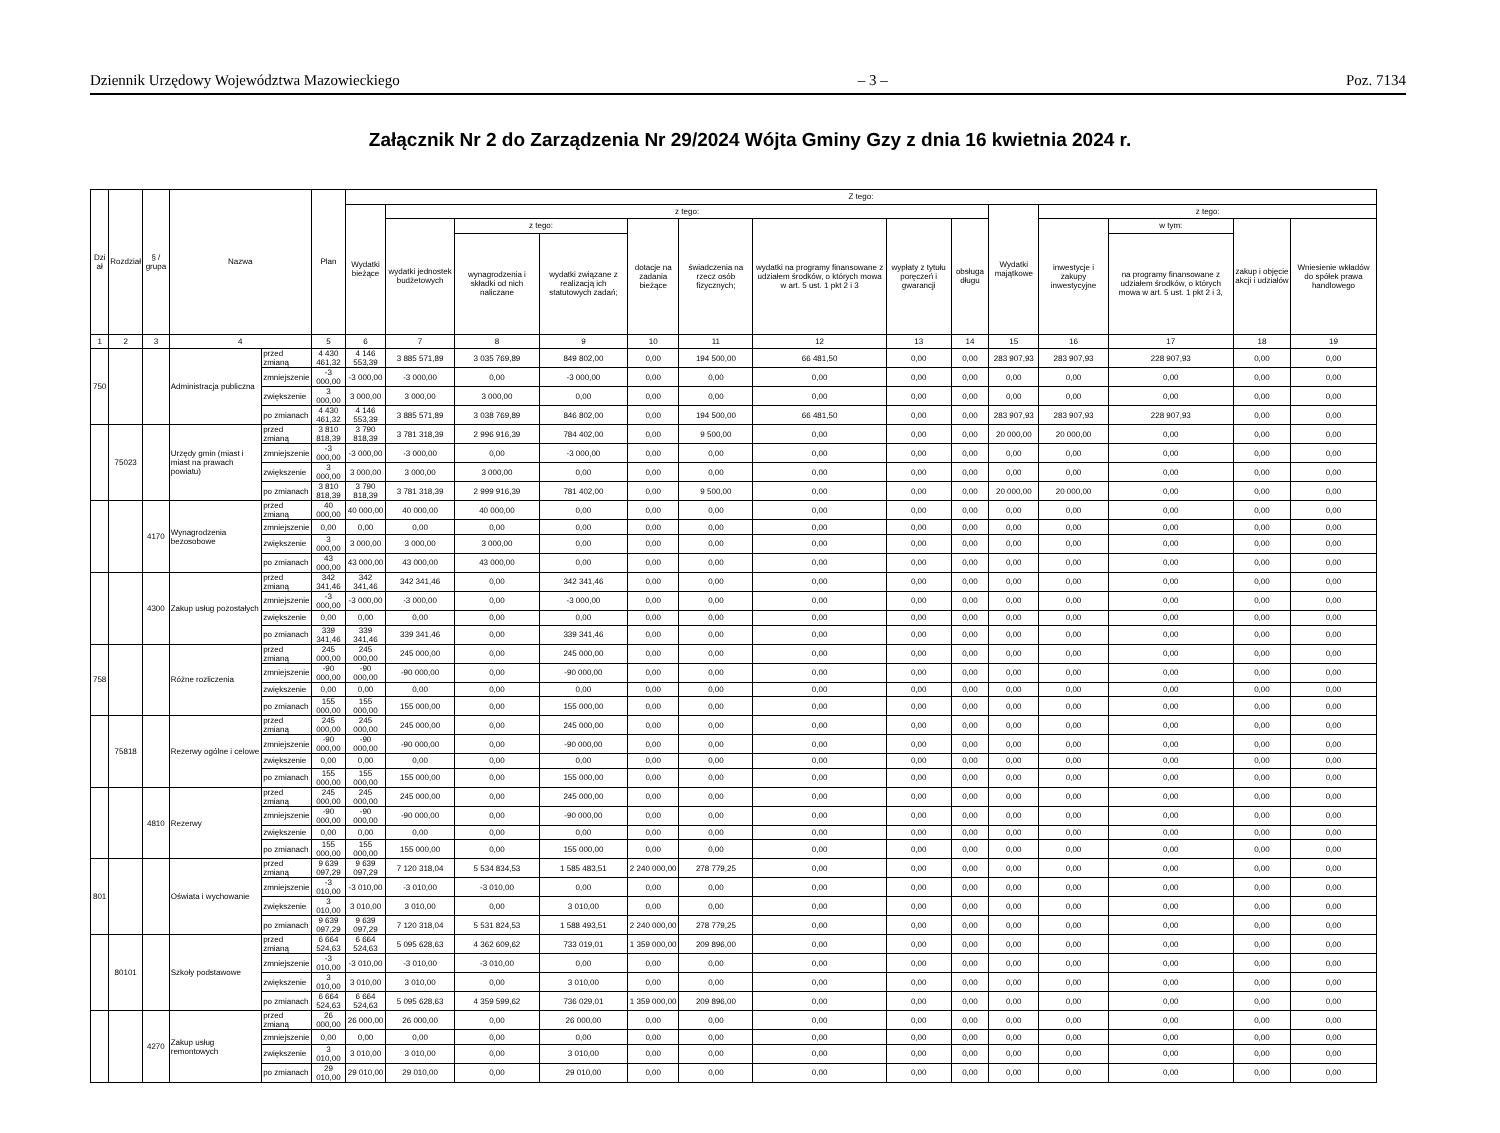Dziennik Urzędowy Województwa Mazowieckiego – 3 – Poz. 7134
Załącznik Nr 2 do Zarządzenia Nr 29/2024 Wójta Gminy Gzy z dnia 16 kwietnia 2024 r.
| Dzi ał | Rozdział | § / grupa | Nazwa | | Plan | Z tego: | | | | | | | | | | | | | |
| --- | --- | --- | --- | --- | --- | --- | --- | --- | --- | --- | --- | --- | --- | --- | --- | --- | --- | --- | --- |
| | | | | | | Wydatki bieżące | z tego: | | | | | | | | Wydatki majątkowe | z tego: | | | |
| | | | | | | | wydatki jednostek budżetowych | z tego: | | dotacje na zadania bieżące | świadczenia na rzecz osób fizycznych; | wydatki na programy finansowane z udziałem środków, o których mowa w art. 5 ust. 1 pkt 2 i 3 | wypłaty z tytułu poręczeń i gwarancji | obsługa długu | | inwestycje i zakupy inwestycyjne | w tym: | zakup i objęcie akcji i udziałów | Wniesienie wkładów do spółek prawa handlowego |
| | | | | | | | | wynagrodzenia i składki od nich naliczane | wydatki związane z realizacją ich statutowych zadań; | | | | | | | | na programy finansowane z udziałem środków, o których mowa w art. 5 ust. 1 pkt 2 i 3, | | |
| 1 | 2 | 3 | 4 | | 5 | 6 | 7 | 8 | 9 | 10 | 11 | 12 | 13 | 14 | 15 | 16 | 17 | 18 | 19 |
| 750 | | | Administracja publiczna | przed zmianą | 4 430 461,32 | 4 146 553,39 | 3 885 571,89 | 3 035 769,89 | 849 802,00 | 0,00 | 194 500,00 | 66 481,50 | 0,00 | 0,00 | 283 907,93 | 283 907,93 | 228 907,93 | 0,00 | 0,00 |
| | | | | zmniejszenie | -3 000,00 | -3 000,00 | -3 000,00 | 0,00 | -3 000,00 | 0,00 | 0,00 | 0,00 | 0,00 | 0,00 | 0,00 | 0,00 | 0,00 | 0,00 | 0,00 |
| | | | | zwiększenie | 3 000,00 | 3 000,00 | 3 000,00 | 3 000,00 | 0,00 | 0,00 | 0,00 | 0,00 | 0,00 | 0,00 | 0,00 | 0,00 | 0,00 | 0,00 | 0,00 |
| | | | | po zmianach | 4 430 461,32 | 4 146 553,39 | 3 885 571,89 | 3 038 769,89 | 846 802,00 | 0,00 | 194 500,00 | 66 481,50 | 0,00 | 0,00 | 283 907,93 | 283 907,93 | 228 907,93 | 0,00 | 0,00 |
| | 75023 | | Urzędy gmin (miast i miast na prawach powiatu) | przed zmianą | 3 810 818,39 | 3 790 818,39 | 3 781 318,39 | 2 996 916,39 | 784 402,00 | 0,00 | 9 500,00 | 0,00 | 0,00 | 0,00 | 20 000,00 | 20 000,00 | 0,00 | 0,00 | 0,00 |
| | | | | zmniejszenie | -3 000,00 | -3 000,00 | -3 000,00 | 0,00 | -3 000,00 | 0,00 | 0,00 | 0,00 | 0,00 | 0,00 | 0,00 | 0,00 | 0,00 | 0,00 | 0,00 |
| | | | | zwiększenie | 3 000,00 | 3 000,00 | 3 000,00 | 3 000,00 | 0,00 | 0,00 | 0,00 | 0,00 | 0,00 | 0,00 | 0,00 | 0,00 | 0,00 | 0,00 | 0,00 |
| | | | | po zmianach | 3 810 818,39 | 3 790 818,39 | 3 781 318,39 | 2 999 916,39 | 781 402,00 | 0,00 | 9 500,00 | 0,00 | 0,00 | 0,00 | 20 000,00 | 20 000,00 | 0,00 | 0,00 | 0,00 |
| | | 4170 | Wynagrodzenia bezosobowe | przed zmianą | 40 000,00 | 40 000,00 | 40 000,00 | 40 000,00 | 0,00 | 0,00 | 0,00 | 0,00 | 0,00 | 0,00 | 0,00 | 0,00 | 0,00 | 0,00 | 0,00 |
| | | | | zmniejszenie | 0,00 | 0,00 | 0,00 | 0,00 | 0,00 | 0,00 | 0,00 | 0,00 | 0,00 | 0,00 | 0,00 | 0,00 | 0,00 | 0,00 | 0,00 |
| | | | | zwiększenie | 3 000,00 | 3 000,00 | 3 000,00 | 3 000,00 | 0,00 | 0,00 | 0,00 | 0,00 | 0,00 | 0,00 | 0,00 | 0,00 | 0,00 | 0,00 | 0,00 |
| | | | | po zmianach | 43 000,00 | 43 000,00 | 43 000,00 | 43 000,00 | 0,00 | 0,00 | 0,00 | 0,00 | 0,00 | 0,00 | 0,00 | 0,00 | 0,00 | 0,00 | 0,00 |
| | | 4300 | Zakup usług pozostałych | przed zmianą | 342 341,46 | 342 341,46 | 342 341,46 | 0,00 | 342 341,46 | 0,00 | 0,00 | 0,00 | 0,00 | 0,00 | 0,00 | 0,00 | 0,00 | 0,00 | 0,00 |
| | | | | zmniejszenie | -3 000,00 | -3 000,00 | -3 000,00 | 0,00 | -3 000,00 | 0,00 | 0,00 | 0,00 | 0,00 | 0,00 | 0,00 | 0,00 | 0,00 | 0,00 | 0,00 |
| | | | | zwiększenie | 0,00 | 0,00 | 0,00 | 0,00 | 0,00 | 0,00 | 0,00 | 0,00 | 0,00 | 0,00 | 0,00 | 0,00 | 0,00 | 0,00 | 0,00 |
| | | | | po zmianach | 339 341,46 | 339 341,46 | 339 341,46 | 0,00 | 339 341,46 | 0,00 | 0,00 | 0,00 | 0,00 | 0,00 | 0,00 | 0,00 | 0,00 | 0,00 | 0,00 |
| 758 | | | Różne rozliczenia | przed zmianą | 245 000,00 | 245 000,00 | 245 000,00 | 0,00 | 245 000,00 | 0,00 | 0,00 | 0,00 | 0,00 | 0,00 | 0,00 | 0,00 | 0,00 | 0,00 | 0,00 |
| | | | | zmniejszenie | -90 000,00 | -90 000,00 | -90 000,00 | 0,00 | -90 000,00 | 0,00 | 0,00 | 0,00 | 0,00 | 0,00 | 0,00 | 0,00 | 0,00 | 0,00 | 0,00 |
| | | | | zwiększenie | 0,00 | 0,00 | 0,00 | 0,00 | 0,00 | 0,00 | 0,00 | 0,00 | 0,00 | 0,00 | 0,00 | 0,00 | 0,00 | 0,00 | 0,00 |
| | | | | po zmianach | 155 000,00 | 155 000,00 | 155 000,00 | 0,00 | 155 000,00 | 0,00 | 0,00 | 0,00 | 0,00 | 0,00 | 0,00 | 0,00 | 0,00 | 0,00 | 0,00 |
| | 75818 | | Rezerwy ogólne i celowe | przed zmianą | 245 000,00 | 245 000,00 | 245 000,00 | 0,00 | 245 000,00 | 0,00 | 0,00 | 0,00 | 0,00 | 0,00 | 0,00 | 0,00 | 0,00 | 0,00 | 0,00 |
| | | | | zmniejszenie | -90 000,00 | -90 000,00 | -90 000,00 | 0,00 | -90 000,00 | 0,00 | 0,00 | 0,00 | 0,00 | 0,00 | 0,00 | 0,00 | 0,00 | 0,00 | 0,00 |
| | | | | zwiększenie | 0,00 | 0,00 | 0,00 | 0,00 | 0,00 | 0,00 | 0,00 | 0,00 | 0,00 | 0,00 | 0,00 | 0,00 | 0,00 | 0,00 | 0,00 |
| | | | | po zmianach | 155 000,00 | 155 000,00 | 155 000,00 | 0,00 | 155 000,00 | 0,00 | 0,00 | 0,00 | 0,00 | 0,00 | 0,00 | 0,00 | 0,00 | 0,00 | 0,00 |
| | | 4810 | Rezerwy | przed zmianą | 245 000,00 | 245 000,00 | 245 000,00 | 0,00 | 245 000,00 | 0,00 | 0,00 | 0,00 | 0,00 | 0,00 | 0,00 | 0,00 | 0,00 | 0,00 | 0,00 |
| | | | | zmniejszenie | -90 000,00 | -90 000,00 | -90 000,00 | 0,00 | -90 000,00 | 0,00 | 0,00 | 0,00 | 0,00 | 0,00 | 0,00 | 0,00 | 0,00 | 0,00 | 0,00 |
| | | | | zwiększenie | 0,00 | 0,00 | 0,00 | 0,00 | 0,00 | 0,00 | 0,00 | 0,00 | 0,00 | 0,00 | 0,00 | 0,00 | 0,00 | 0,00 | 0,00 |
| | | | | po zmianach | 155 000,00 | 155 000,00 | 155 000,00 | 0,00 | 155 000,00 | 0,00 | 0,00 | 0,00 | 0,00 | 0,00 | 0,00 | 0,00 | 0,00 | 0,00 | 0,00 |
| 801 | | | Oświata i wychowanie | przed zmianą | 9 639 097,29 | 9 639 097,29 | 7 120 318,04 | 5 534 834,53 | 1 585 483,51 | 2 240 000,00 | 278 779,25 | 0,00 | 0,00 | 0,00 | 0,00 | 0,00 | 0,00 | 0,00 | 0,00 |
| | | | | zmniejszenie | -3 010,00 | -3 010,00 | -3 010,00 | -3 010,00 | 0,00 | 0,00 | 0,00 | 0,00 | 0,00 | 0,00 | 0,00 | 0,00 | 0,00 | 0,00 | 0,00 |
| | | | | zwiększenie | 3 010,00 | 3 010,00 | 3 010,00 | 0,00 | 3 010,00 | 0,00 | 0,00 | 0,00 | 0,00 | 0,00 | 0,00 | 0,00 | 0,00 | 0,00 | 0,00 |
| | | | | po zmianach | 9 639 097,29 | 9 639 097,29 | 7 120 318,04 | 5 531 824,53 | 1 588 493,51 | 2 240 000,00 | 278 779,25 | 0,00 | 0,00 | 0,00 | 0,00 | 0,00 | 0,00 | 0,00 | 0,00 |
| | 80101 | | Szkoły podstawowe | przed zmianą | 6 664 524,63 | 6 664 524,63 | 5 095 628,63 | 4 362 609,62 | 733 019,01 | 1 359 000,00 | 209 896,00 | 0,00 | 0,00 | 0,00 | 0,00 | 0,00 | 0,00 | 0,00 | 0,00 |
| | | | | zmniejszenie | -3 010,00 | -3 010,00 | -3 010,00 | -3 010,00 | 0,00 | 0,00 | 0,00 | 0,00 | 0,00 | 0,00 | 0,00 | 0,00 | 0,00 | 0,00 | 0,00 |
| | | | | zwiększenie | 3 010,00 | 3 010,00 | 3 010,00 | 0,00 | 3 010,00 | 0,00 | 0,00 | 0,00 | 0,00 | 0,00 | 0,00 | 0,00 | 0,00 | 0,00 | 0,00 |
| | | | | po zmianach | 6 664 524,63 | 6 664 524,63 | 5 095 628,63 | 4 359 599,62 | 736 029,01 | 1 359 000,00 | 209 896,00 | 0,00 | 0,00 | 0,00 | 0,00 | 0,00 | 0,00 | 0,00 | 0,00 |
| | | 4270 | Zakup usług remontowych | przed zmianą | 26 000,00 | 26 000,00 | 26 000,00 | 0,00 | 26 000,00 | 0,00 | 0,00 | 0,00 | 0,00 | 0,00 | 0,00 | 0,00 | 0,00 | 0,00 | 0,00 |
| | | | | zmniejszenie | 0,00 | 0,00 | 0,00 | 0,00 | 0,00 | 0,00 | 0,00 | 0,00 | 0,00 | 0,00 | 0,00 | 0,00 | 0,00 | 0,00 | 0,00 |
| | | | | zwiększenie | 3 010,00 | 3 010,00 | 3 010,00 | 0,00 | 3 010,00 | 0,00 | 0,00 | 0,00 | 0,00 | 0,00 | 0,00 | 0,00 | 0,00 | 0,00 | 0,00 |
| | | | | po zmianach | 29 010,00 | 29 010,00 | 29 010,00 | 0,00 | 29 010,00 | 0,00 | 0,00 | 0,00 | 0,00 | 0,00 | 0,00 | 0,00 | 0,00 | 0,00 | 0,00 |